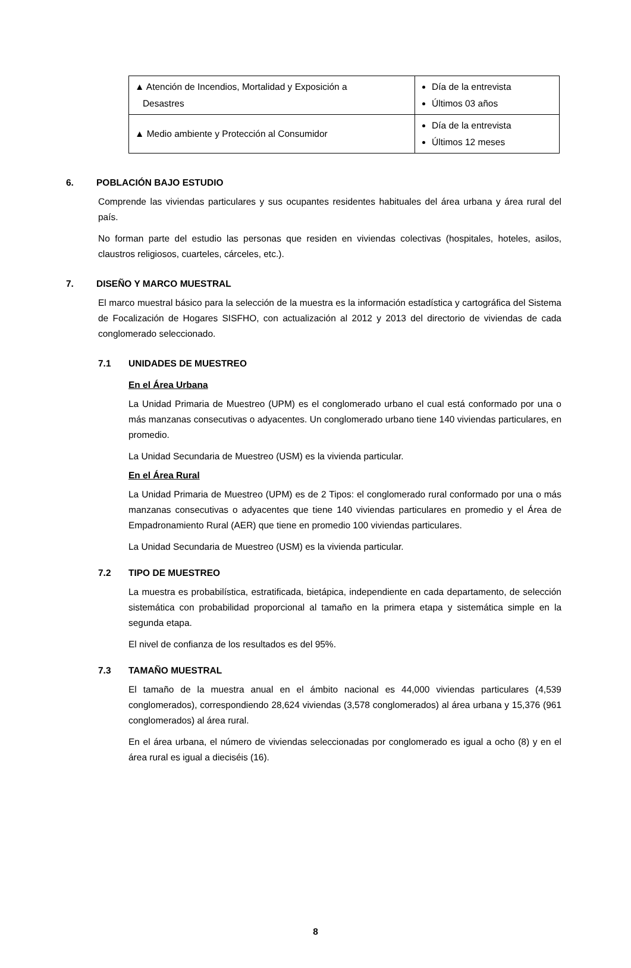| ▲ Atención de Incendios, Mortalidad y Exposición a Desastres | Día de la entrevista Últimos 03 años |
| ▲ Medio ambiente y Protección al Consumidor | Día de la entrevista Últimos 12 meses |
6. POBLACIÓN BAJO ESTUDIO
Comprende las viviendas particulares y sus ocupantes residentes habituales del área urbana y área rural del país.
No forman parte del estudio las personas que residen en viviendas colectivas (hospitales, hoteles, asilos, claustros religiosos, cuarteles, cárceles, etc.).
7. DISEÑO Y MARCO MUESTRAL
El marco muestral básico para la selección de la muestra es la información estadística y cartográfica del Sistema de Focalización de Hogares SISFHO, con actualización al 2012 y 2013 del directorio de viviendas de cada conglomerado seleccionado.
7.1 UNIDADES DE MUESTREO
En el Área Urbana
La Unidad Primaria de Muestreo (UPM) es el conglomerado urbano el cual está conformado por una o más manzanas consecutivas o adyacentes. Un conglomerado urbano tiene 140 viviendas particulares, en promedio.
La Unidad Secundaria de Muestreo (USM) es la vivienda particular.
En el Área Rural
La Unidad Primaria de Muestreo (UPM) es de 2 Tipos: el conglomerado rural conformado por una o más manzanas consecutivas o adyacentes que tiene 140 viviendas particulares en promedio y el Área de Empadronamiento Rural (AER) que tiene en promedio 100 viviendas particulares.
La Unidad Secundaria de Muestreo (USM) es la vivienda particular.
7.2 TIPO DE MUESTREO
La muestra es probabilística, estratificada, bietápica, independiente en cada departamento, de selección sistemática con probabilidad proporcional al tamaño en la primera etapa y sistemática simple en la segunda etapa.
El nivel de confianza de los resultados es del 95%.
7.3 TAMAÑO MUESTRAL
El tamaño de la muestra anual en el ámbito nacional es 44,000 viviendas particulares (4,539 conglomerados), correspondiendo 28,624 viviendas (3,578 conglomerados) al área urbana y 15,376 (961 conglomerados) al área rural.
En el área urbana, el número de viviendas seleccionadas por conglomerado es igual a ocho (8) y en el área rural es igual a dieciséis (16).
8